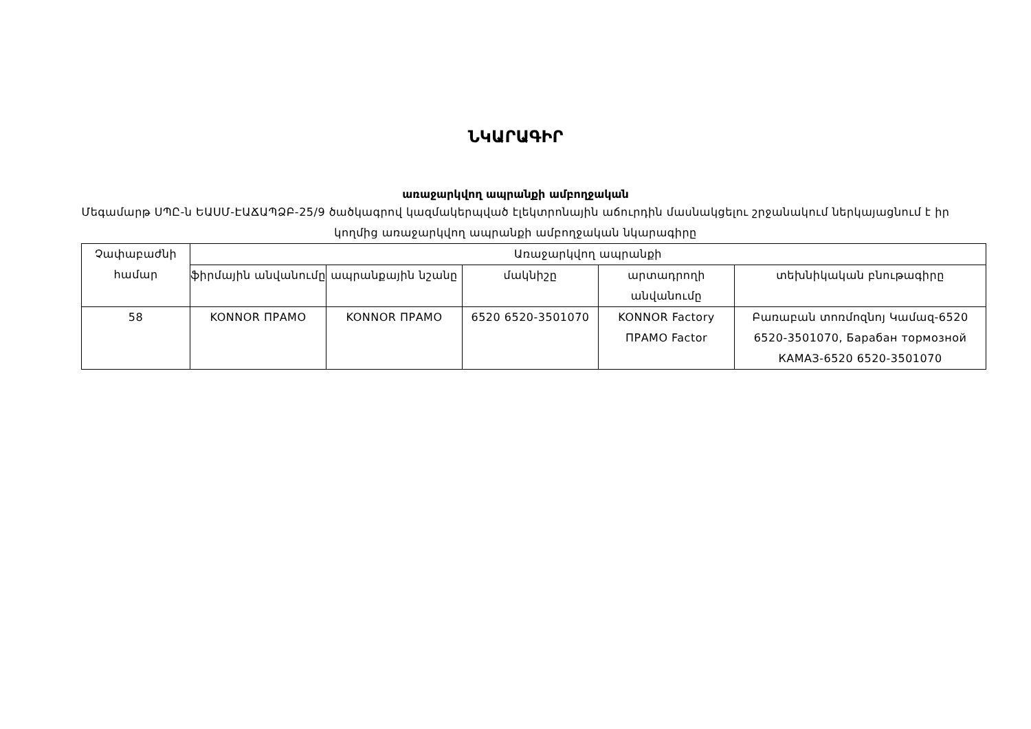ՆԿԱՐԱԳԻՐ
առաջարկվող ապրանքի ամբողջական
Մեգամարթ ՍՊԸ-ն ԵԱՍՄ-ԷԱՃԱՊՁԲ-25/9 ծածկագրով կազմակերպված էլեկտրոնային աճուրդին մասնակցելու շրջանակում ներկայացնում է իր կողմից առաջարկվող ապրանքի ամբողջական նկարագիրը
| Չափաբաժնի համար | Առաջարկվող ապրանքի | | | | |
| --- | --- | --- | --- | --- | --- |
| | ֆիրմային անվանումը | ապրանքային նշանը | մակնիշը | արտադրողի անվանումը | տեխնիկական բնութագիրը |
| 58 | KONNOR ПРАМО | KONNOR ПРАМО | 6520 6520-3501070 | KONNOR Factory ПРАМО Factor | Բառաբան տոռմոզնոյ Կամազ-6520 6520-3501070, Барабан тормозной КАМАЗ-6520 6520-3501070 |